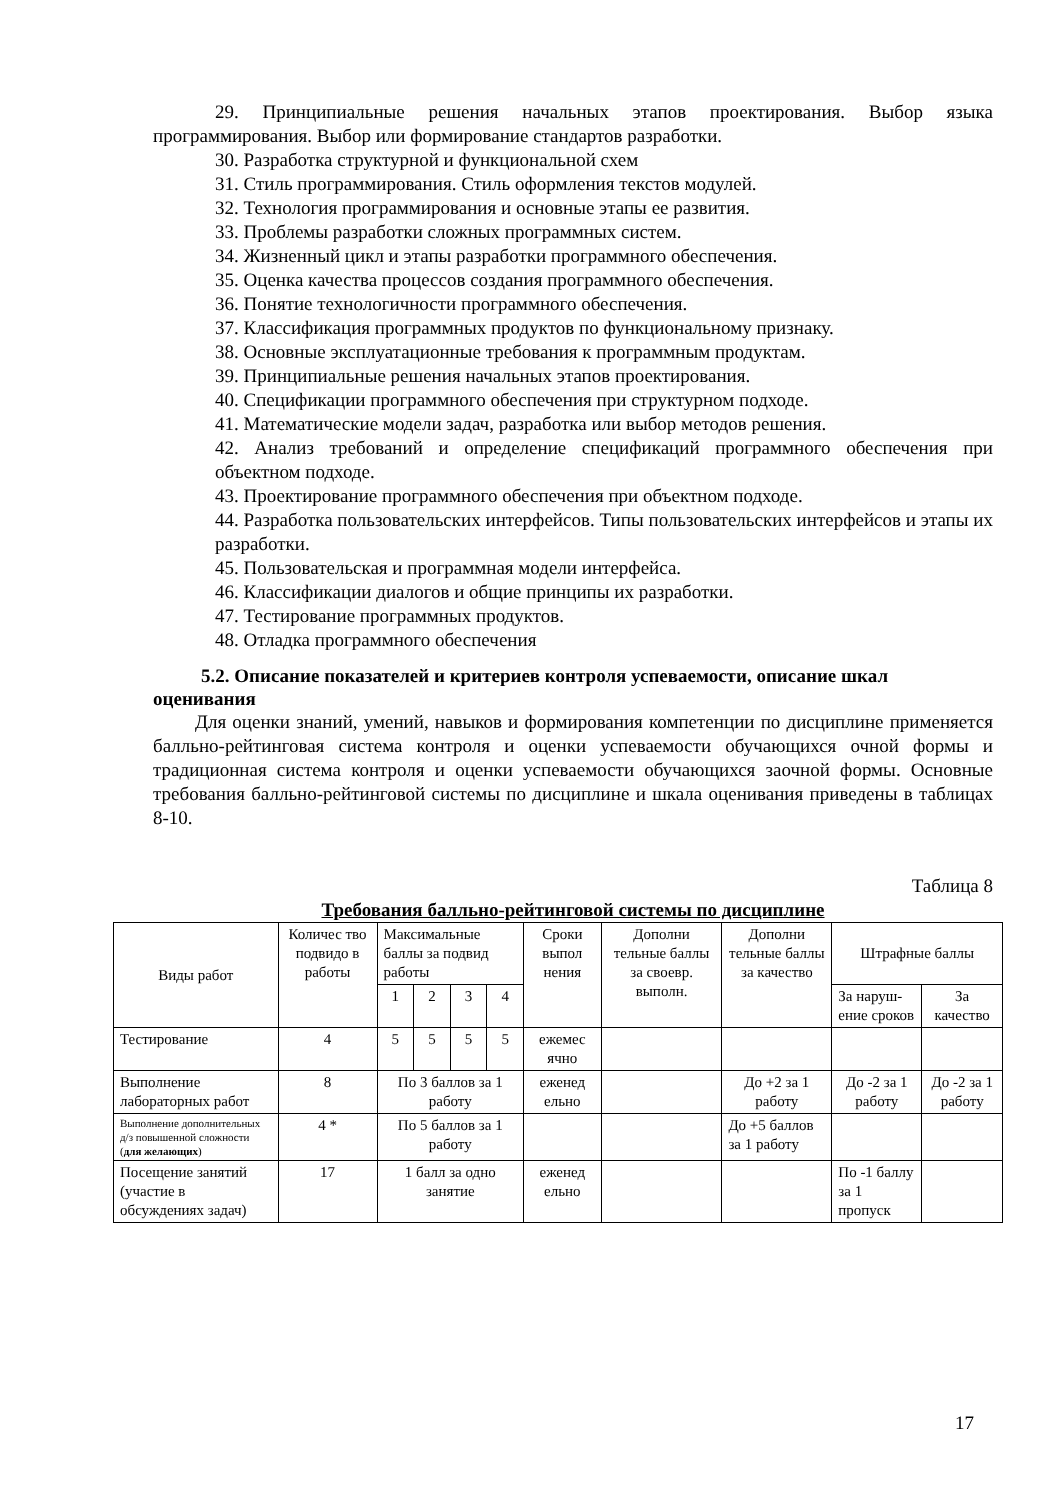29. Принципиальные решения начальных этапов проектирования. Выбор языка программирования. Выбор или формирование стандартов разработки.
30. Разработка структурной и функциональной схем
31. Стиль программирования. Стиль оформления текстов модулей.
32. Технология программирования и основные этапы ее развития.
33. Проблемы разработки сложных программных систем.
34. Жизненный цикл и этапы разработки программного обеспечения.
35. Оценка качества процессов создания программного обеспечения.
36. Понятие технологичности программного обеспечения.
37. Классификация программных продуктов по функциональному признаку.
38. Основные эксплуатационные требования к программным продуктам.
39. Принципиальные решения начальных этапов проектирования.
40. Спецификации программного обеспечения при структурном подходе.
41. Математические модели задач, разработка или выбор методов решения.
42. Анализ требований и определение спецификаций программного обеспечения при объектном подходе.
43. Проектирование программного обеспечения при объектном подходе.
44. Разработка пользовательских интерфейсов. Типы пользовательских интерфейсов и этапы их разработки.
45. Пользовательская и программная модели интерфейса.
46. Классификации диалогов и общие принципы их разработки.
47. Тестирование программных продуктов.
48. Отладка программного обеспечения
5.2. Описание показателей и критериев контроля успеваемости, описание шкал оценивания
Для оценки знаний, умений, навыков и формирования компетенции по дисциплине применяется балльно-рейтинговая система контроля и оценки успеваемости обучающихся очной формы и традиционная система контроля и оценки успеваемости обучающихся заочной формы. Основные требования балльно-рейтинговой системы по дисциплине и шкала оценивания приведены в таблицах 8-10.
Таблица 8
Требования балльно-рейтинговой системы по дисциплине
| Виды работ | Количес тво подвидо в работы | Максимальные баллы за подвид работы | | | | Сроки выпол нения | Дополни тельные баллы за своевр. выполн. | Дополни тельные баллы за качество | Штрафные баллы | |
| --- | --- | --- | --- | --- | --- | --- | --- | --- | --- | --- |
| | | 1 | 2 | 3 | 4 | | | | За наруш-ение сроков | За качество |
| Тестирование | 4 | 5 | 5 | 5 | 5 | ежемес ячно | | | | |
| Выполнение лабораторных работ | 8 | По 3 баллов за 1 работу | | | | еженед ельно | | До +2 за 1 работу | До -2 за 1 работу | До -2 за 1 работу |
| Выполнение дополнительных д/з повышенной сложности ( для желающих ) | 4 * | По 5 баллов за 1 работу | | | | | | До +5 баллов за 1 работу | | |
| Посещение занятий (участие в обсуждениях задач) | 17 | 1 балл за одно занятие | | | | еженед ельно | | | По -1 баллу за 1 пропуск | |
17